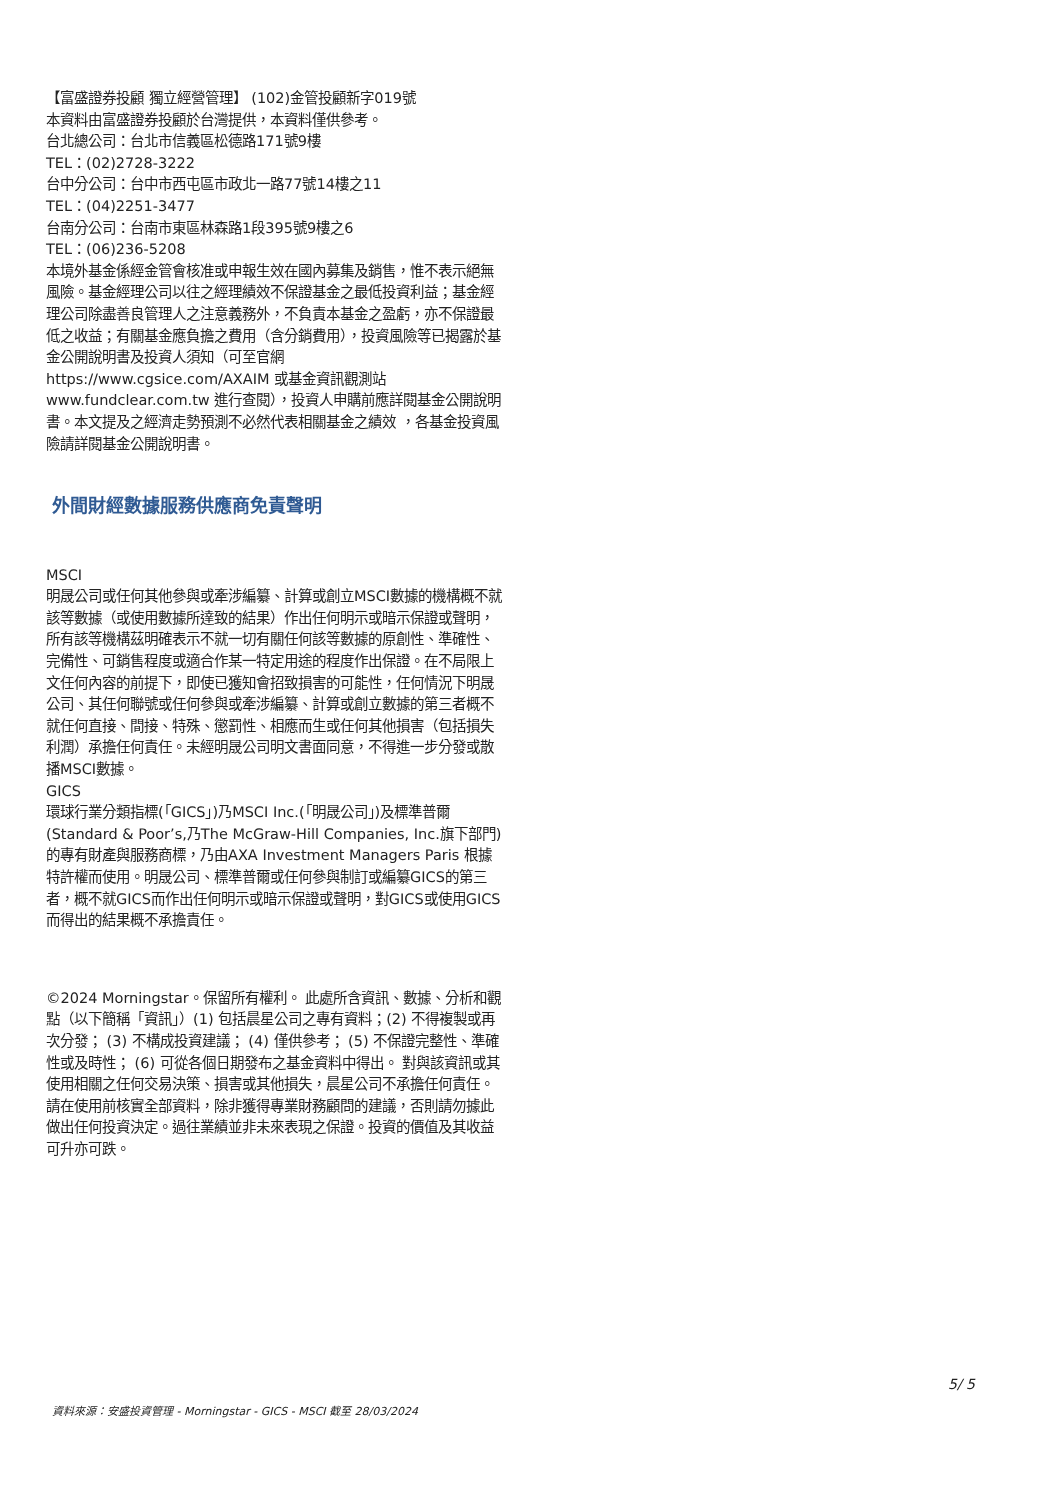【富盛證券投顧 獨立經營管理】 (102)金管投顧新字019號
本資料由富盛證券投顧於台灣提供，本資料僅供參考。
台北總公司：台北市信義區松德路171號9樓
TEL：(02)2728-3222
台中分公司：台中市西屯區市政北一路77號14樓之11
TEL：(04)2251-3477
台南分公司：台南市東區林森路1段395號9樓之6
TEL：(06)236-5208
本境外基金係經金管會核准或申報生效在國內募集及銷售，惟不表示絕無風險。基金經理公司以往之經理績效不保證基金之最低投資利益；基金經理公司除盡善良管理人之注意義務外，不負責本基金之盈虧，亦不保證最低之收益；有關基金應負擔之費用（含分銷費用），投資風險等已揭露於基金公開說明書及投資人須知（可至官網 https://www.cgsice.com/AXAIM 或基金資訊觀測站 www.fundclear.com.tw 進行查閱），投資人申購前應詳閱基金公開說明書。本文提及之經濟走勢預測不必然代表相關基金之績效 ，各基金投資風險請詳閱基金公開說明書。
外間財經數據服務供應商免責聲明
MSCI
明晟公司或任何其他參與或牽涉編纂、計算或創立MSCI數據的機構概不就該等數據（或使用數據所達致的結果）作出任何明示或暗示保證或聲明，所有該等機構茲明確表示不就一切有關任何該等數據的原創性、準確性、完備性、可銷售程度或適合作某一特定用途的程度作出保證。在不局限上文任何內容的前提下，即使已獲知會招致損害的可能性，任何情況下明晟公司、其任何聯號或任何參與或牽涉編纂、計算或創立數據的第三者概不就任何直接、間接、特殊、懲罰性、相應而生或任何其他損害（包括損失利潤）承擔任何責任。未經明晟公司明文書面同意，不得進一步分發或散播MSCI數據。
GICS
環球行業分類指標(「GICS」)乃MSCI Inc.(「明晟公司」)及標準普爾(Standard & Poor’s,乃The McGraw-Hill Companies, Inc.旗下部門)的專有財產與服務商標，乃由AXA Investment Managers Paris 根據特許權而使用。明晟公司、標準普爾或任何參與制訂或編纂GICS的第三者，概不就GICS而作出任何明示或暗示保證或聲明，對GICS或使用GICS而得出的結果概不承擔責任。
©2024 Morningstar。保留所有權利。 此處所含資訊、數據、分析和觀點（以下簡稱「資訊」）(1) 包括晨星公司之專有資料；(2) 不得複製或再次分發； (3) 不構成投資建議； (4) 僅供參考； (5) 不保證完整性、準確性或及時性； (6) 可從各個日期發布之基金資料中得出。 對與該資訊或其使用相關之任何交易決策、損害或其他損失，晨星公司不承擔任何責任。請在使用前核實全部資料，除非獲得專業財務顧問的建議，否則請勿據此做出任何投資決定。過往業績並非未來表現之保證。投資的價值及其收益可升亦可跌。
5/ 5
資料來源：安盛投資管理 - Morningstar - GICS - MSCI 截至 28/03/2024